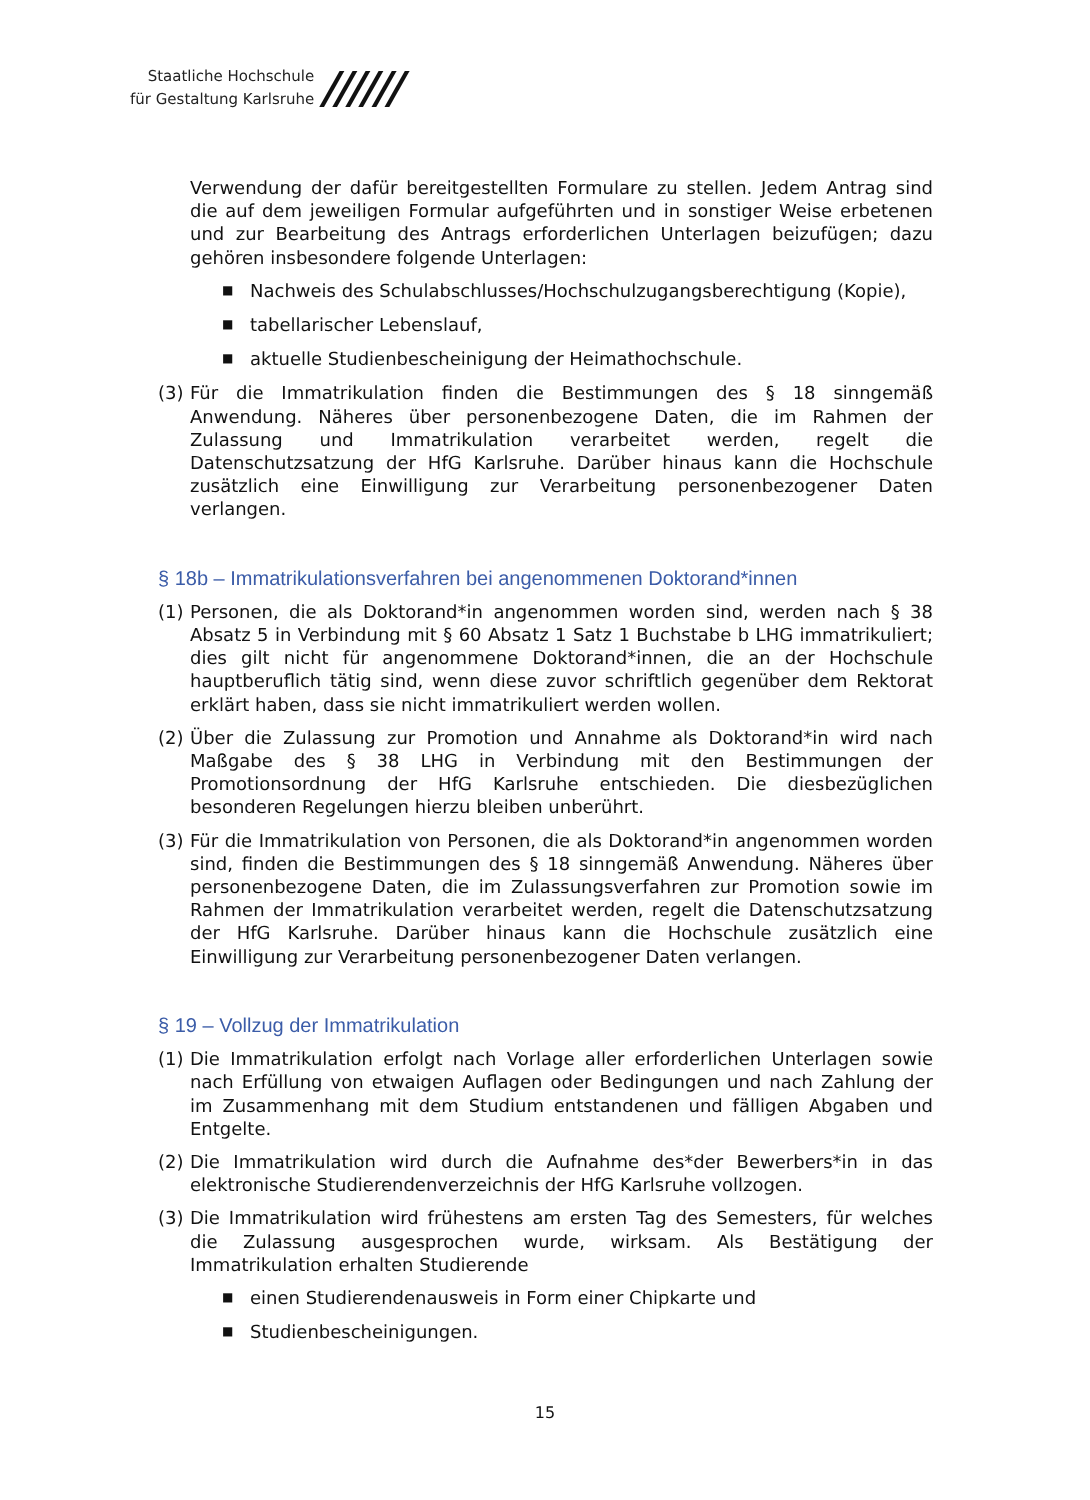Staatliche Hochschule
für Gestaltung Karlsruhe
//////
Verwendung der dafür bereitgestellten Formulare zu stellen. Jedem Antrag sind die auf dem jeweiligen Formular aufgeführten und in sonstiger Weise erbetenen und zur Bearbeitung des Antrags erforderlichen Unterlagen beizufügen; dazu gehören insbesondere folgende Unterlagen:
■ Nachweis des Schulabschlusses/Hochschulzugangsberechtigung (Kopie),
■ tabellarischer Lebenslauf,
■ aktuelle Studienbescheinigung der Heimathochschule.
(3) Für die Immatrikulation finden die Bestimmungen des § 18 sinngemäß Anwendung. Näheres über personenbezogene Daten, die im Rahmen der Zulassung und Immatrikulation verarbeitet werden, regelt die Datenschutzsatzung der HfG Karlsruhe. Darüber hinaus kann die Hochschule zusätzlich eine Einwilligung zur Verarbeitung personenbezogener Daten verlangen.
§ 18b – Immatrikulationsverfahren bei angenommenen Doktorand*innen
(1) Personen, die als Doktorand*in angenommen worden sind, werden nach § 38 Absatz 5 in Verbindung mit § 60 Absatz 1 Satz 1 Buchstabe b LHG immatrikuliert; dies gilt nicht für angenommene Doktorand*innen, die an der Hochschule hauptberuflich tätig sind, wenn diese zuvor schriftlich gegenüber dem Rektorat erklärt haben, dass sie nicht immatrikuliert werden wollen.
(2) Über die Zulassung zur Promotion und Annahme als Doktorand*in wird nach Maßgabe des § 38 LHG in Verbindung mit den Bestimmungen der Promotionsordnung der HfG Karlsruhe entschieden. Die diesbezüglichen besonderen Regelungen hierzu bleiben unberührt.
(3) Für die Immatrikulation von Personen, die als Doktorand*in angenommen worden sind, finden die Bestimmungen des § 18 sinngemäß Anwendung. Näheres über personenbezogene Daten, die im Zulassungsverfahren zur Promotion sowie im Rahmen der Immatrikulation verarbeitet werden, regelt die Datenschutzsatzung der HfG Karlsruhe. Darüber hinaus kann die Hochschule zusätzlich eine Einwilligung zur Verarbeitung personenbezogener Daten verlangen.
§ 19 – Vollzug der Immatrikulation
(1) Die Immatrikulation erfolgt nach Vorlage aller erforderlichen Unterlagen sowie nach Erfüllung von etwaigen Auflagen oder Bedingungen und nach Zahlung der im Zusammenhang mit dem Studium entstandenen und fälligen Abgaben und Entgelte.
(2) Die Immatrikulation wird durch die Aufnahme des*der Bewerbers*in in das elektronische Studierendenverzeichnis der HfG Karlsruhe vollzogen.
(3) Die Immatrikulation wird frühestens am ersten Tag des Semesters, für welches die Zulassung ausgesprochen wurde, wirksam. Als Bestätigung der Immatrikulation erhalten Studierende
■ einen Studierendenausweis in Form einer Chipkarte und
■ Studienbescheinigungen.
15